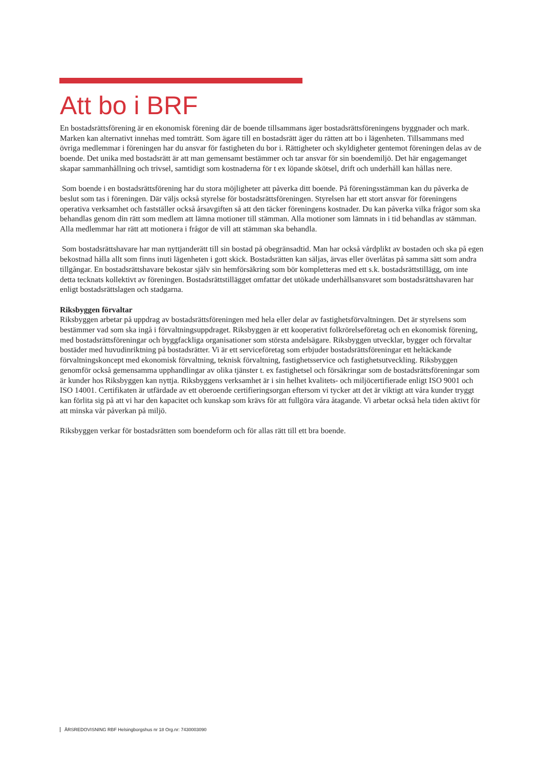Att bo i BRF
En bostadsrättsförening är en ekonomisk förening där de boende tillsammans äger bostadsrättsföreningens byggnader och mark. Marken kan alternativt innehas med tomträtt. Som ägare till en bostadsrätt äger du rätten att bo i lägenheten. Tillsammans med övriga medlemmar i föreningen har du ansvar för fastigheten du bor i. Rättigheter och skyldigheter gentemot föreningen delas av de boende. Det unika med bostadsrätt är att man gemensamt bestämmer och tar ansvar för sin boendemiljö. Det här engagemanget skapar sammanhållning och trivsel, samtidigt som kostnaderna för t ex löpande skötsel, drift och underhåll kan hållas nere.
Som boende i en bostadsrättsförening har du stora möjligheter att påverka ditt boende. På föreningsstämman kan du påverka de beslut som tas i föreningen. Där väljs också styrelse för bostadsrättsföreningen. Styrelsen har ett stort ansvar för föreningens operativa verksamhet och fastställer också årsavgiften så att den täcker föreningens kostnader. Du kan påverka vilka frågor som ska behandlas genom din rätt som medlem att lämna motioner till stämman. Alla motioner som lämnats in i tid behandlas av stämman. Alla medlemmar har rätt att motionera i frågor de vill att stämman ska behandla.
Som bostadsrättshavare har man nyttjanderätt till sin bostad på obegränsadtid. Man har också vårdplikt av bostaden och ska på egen bekostnad hålla allt som finns inuti lägenheten i gott skick. Bostadsrätten kan säljas, ärvas eller överlåtas på samma sätt som andra tillgångar. En bostadsrättshavare bekostar själv sin hemförsäkring som bör kompletteras med ett s.k. bostadsrättstillägg, om inte detta tecknats kollektivt av föreningen. Bostadsrättstillägget omfattar det utökade underhållsansvaret som bostadsrättshavaren har enligt bostadsrättslagen och stadgarna.
Riksbyggen förvaltar
Riksbyggen arbetar på uppdrag av bostadsrättsföreningen med hela eller delar av fastighetsförvaltningen. Det är styrelsens som bestämmer vad som ska ingå i förvaltningsuppdraget. Riksbyggen är ett kooperativt folkrörelseföretag och en ekonomisk förening, med bostadsrättsföreningar och byggfackliga organisationer som största andelsägare. Riksbyggen utvecklar, bygger och förvaltar bostäder med huvudinriktning på bostadsrätter. Vi är ett serviceföretag som erbjuder bostadsrättsföreningar ett heltäckande förvaltningskoncept med ekonomisk förvaltning, teknisk förvaltning, fastighetsservice och fastighetsutveckling. Riksbyggen genomför också gemensamma upphandlingar av olika tjänster t. ex fastighetsel och försäkringar som de bostadsrättsföreningar som är kunder hos Riksbyggen kan nyttja. Riksbyggens verksamhet är i sin helhet kvalitets- och miljöcertifierade enligt ISO 9001 och ISO 14001. Certifikaten är utfärdade av ett oberoende certifieringsorgan eftersom vi tycker att det är viktigt att våra kunder tryggt kan förlita sig på att vi har den kapacitet och kunskap som krävs för att fullgöra våra åtagande. Vi arbetar också hela tiden aktivt för att minska vår påverkan på miljö.
Riksbyggen verkar för bostadsrätten som boendeform och för allas rätt till ett bra boende.
ÅRSREDOVISNING RBF Helsingborgshus nr 18 Org.nr: 7430003090